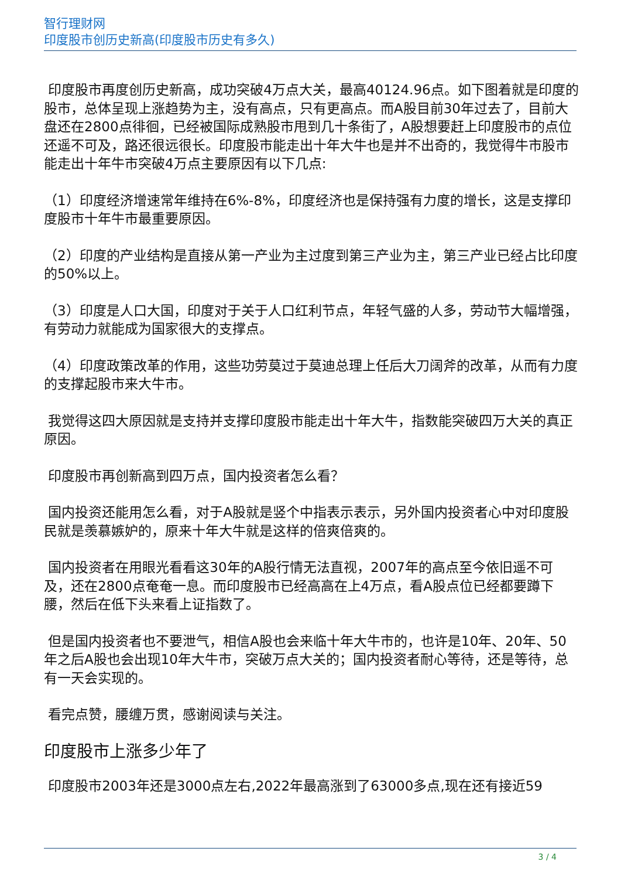智行理财网
印度股市创历史新高(印度股市历史有多久)
印度股市再度创历史新高，成功突破4万点大关，最高40124.96点。如下图着就是印度的股市，总体呈现上涨趋势为主，没有高点，只有更高点。而A股目前30年过去了，目前大盘还在2800点徘徊，已经被国际成熟股市甩到几十条街了，A股想要赶上印度股市的点位还遥不可及，路还很远很长。印度股市能走出十年大牛也是并不出奇的，我觉得牛市股市能走出十年牛市突破4万点主要原因有以下几点:
（1）印度经济增速常年维持在6%-8%，印度经济也是保持强有力度的增长，这是支撑印度股市十年牛市最重要原因。
（2）印度的产业结构是直接从第一产业为主过度到第三产业为主，第三产业已经占比印度的50%以上。
（3）印度是人口大国，印度对于关于人口红利节点，年轻气盛的人多，劳动节大幅增强，有劳动力就能成为国家很大的支撑点。
（4）印度政策改革的作用，这些功劳莫过于莫迪总理上任后大刀阔斧的改革，从而有力度的支撑起股市来大牛市。
我觉得这四大原因就是支持并支撑印度股市能走出十年大牛，指数能突破四万大关的真正原因。
印度股市再创新高到四万点，国内投资者怎么看？
国内投资还能用怎么看，对于A股就是竖个中指表示表示，另外国内投资者心中对印度股民就是羡慕嫉妒的，原来十年大牛就是这样的倍爽倍爽的。
国内投资者在用眼光看看这30年的A股行情无法直视，2007年的高点至今依旧遥不可及，还在2800点奄奄一息。而印度股市已经高高在上4万点，看A股点位已经都要蹲下腰，然后在低下头来看上证指数了。
但是国内投资者也不要泄气，相信A股也会来临十年大牛市的，也许是10年、20年、50年之后A股也会出现10年大牛市，突破万点大关的；国内投资者耐心等待，还是等待，总有一天会实现的。
看完点赞，腰缠万贯，感谢阅读与关注。
印度股市上涨多少年了
印度股市2003年还是3000点左右,2022年最高涨到了63000多点,现在还有接近59
3 / 4